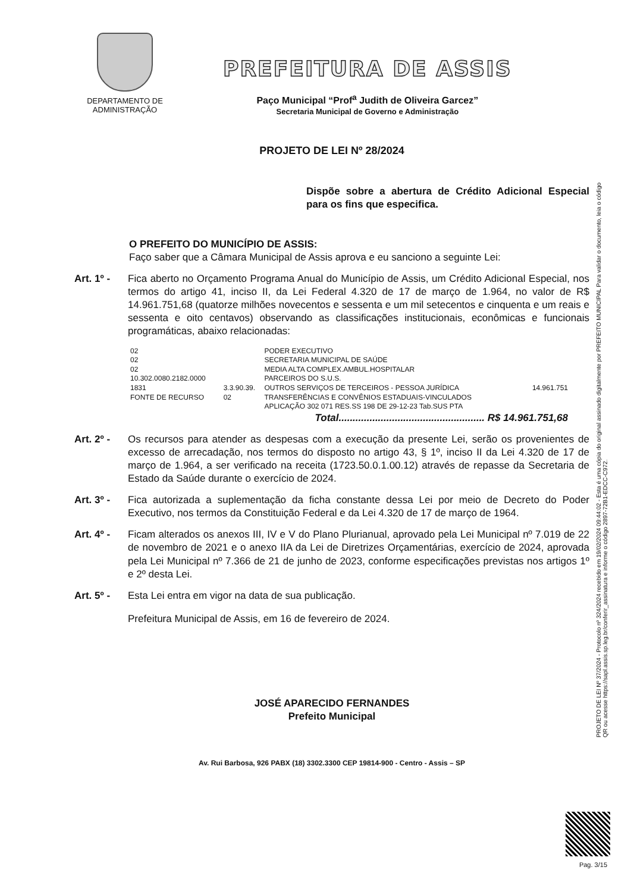DEPARTAMENTO DE
ADMINISTRAÇÃO
PREFEITURA DE ASSIS
Paço Municipal “Prof<sup>a</sup> Judith de Oliveira Garcez”
Secretaria Municipal de Governo e Administração
PROJETO DE LEI Nº 28/2024
Dispõe sobre a abertura de Crédito Adicional Especial para os fins que especifica.
O PREFEITO DO MUNICÍPIO DE ASSIS:
Faço saber que a Câmara Municipal de Assis aprova e eu sanciono a seguinte Lei:
Art. 1º -
Fica aberto no Orçamento Programa Anual do Município de Assis, um Crédito Adicional Especial, nos termos do artigo 41, inciso II, da Lei Federal 4.320 de 17 de março de 1.964, no valor de R$ 14.961.751,68 (quatorze milhões novecentos e sessenta e um mil setecentos e cinquenta e um reais e sessenta e oito centavos) observando as classificações institucionais, econômicas e funcionais programáticas, abaixo relacionadas:
| 02 | | PODER EXECUTIVO | |
| 02 | | SECRETARIA MUNICIPAL DE SAÚDE | |
| 02 | | MEDIA ALTA COMPLEX.AMBUL.HOSPITALAR | |
| 10.302.0080.2182.0000 | | PARCEIROS DO S.U.S. | |
| 1831 | 3.3.90.39. | OUTROS SERVIÇOS DE TERCEIROS - PESSOA JURÍDICA | 14.961.751 |
| FONTE DE RECURSO | 02 | TRANSFERÊNCIAS E CONVÊNIOS ESTADUAIS-VINCULADOS | |
| | | APLICAÇÃO 302 071 RES.SS 198 DE 29-12-23 Tab.SUS PTA | |
| | | Total.................................................... R$ 14.961.751,68 | |
Art. 2º -
Os recursos para atender as despesas com a execução da presente Lei, serão os provenientes de excesso de arrecadação, nos termos do disposto no artigo 43, § 1º, inciso II da Lei 4.320 de 17 de março de 1.964, a ser verificado na receita (1723.50.0.1.00.12) através de repasse da Secretaria de Estado da Saúde durante o exercício de 2024.
Art. 3º -
Fica autorizada a suplementação da ficha constante dessa Lei por meio de Decreto do Poder Executivo, nos termos da Constituição Federal e da Lei 4.320 de 17 de março de 1964.
Art. 4º -
Ficam alterados os anexos III, IV e V do Plano Plurianual, aprovado pela Lei Municipal nº 7.019 de 22 de novembro de 2021 e o anexo IIA da Lei de Diretrizes Orçamentárias, exercício de 2024, aprovada pela Lei Municipal nº 7.366 de 21 de junho de 2023, conforme especificações previstas nos artigos 1º e 2º desta Lei.
Art. 5º -
Esta Lei entra em vigor na data de sua publicação.
Prefeitura Municipal de Assis, em 16 de fevereiro de 2024.
JOSÉ APARECIDO FERNANDES
Prefeito Municipal
Av. Rui Barbosa, 926 PABX (18) 3302.3300 CEP 19814-900 - Centro - Assis – SP
PROJETO DE LEI Nº 37/2024 - Protocolo nº 324/2024 recebido em 19/02/2024 09:44:02 - Esta é uma cópia do original assinado digitalmente por PREFEITO MUNICIPAL Para validar o documento, leia o código QR ou acesse https://sapl.assis.sp.leg.br/conferir_assinatura e informe o código 2897-72B1-EDCC-C972.
Pag. 3/15